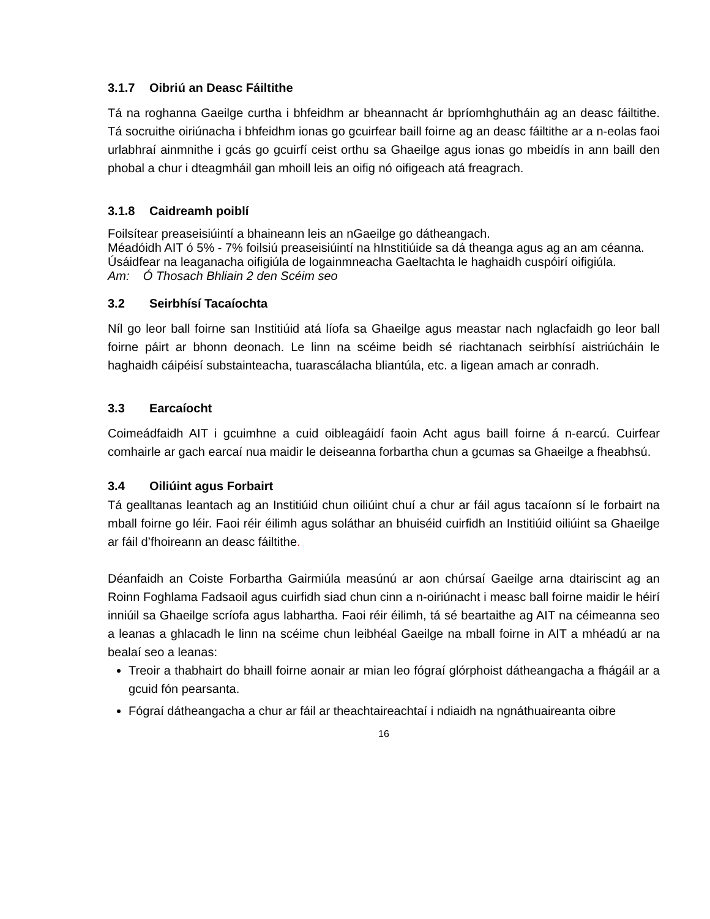3.1.7 Oibriú an Deasc Fáiltithe
Tá na roghanna Gaeilge curtha i bhfeidhm ar bheannacht ár bpríomhghutháin ag an deasc fáiltithe. Tá socruithe oiriúnacha i bhfeidhm ionas go gcuirfear baill foirne ag an deasc fáiltithe ar a n-eolas faoi urlabhraí ainmnithe i gcás go gcuirfí ceist orthu sa Ghaeilge agus ionas go mbeidís in ann baill den phobal a chur i dteagmháil gan mhoill leis an oifig nó oifigeach atá freagrach.
3.1.8 Caidreamh poiblí
Foilsítear preaseisiúintí a bhaineann leis an nGaeilge go dátheangach.
Méadóidh AIT ó 5% - 7% foilsiú preaseisiúintí na hInstitiúide sa dá theanga agus ag an am céanna.
Úsáidfear na leaganacha oifigiúla de logainmneacha Gaeltachta le haghaidh cuspóirí oifigiúla.
Am: Ó Thosach Bhliain 2 den Scéim seo
3.2 Seirbhísí Tacaíochta
Níl go leor ball foirne san Institiúid atá líofa sa Ghaeilge agus meastar nach nglacfaidh go leor ball foirne páirt ar bhonn deonach. Le linn na scéime beidh sé riachtanach seirbhísí aistriúcháin le haghaidh cáipéisí substainteacha, tuarascálacha bliantúla, etc. a ligean amach ar conradh.
3.3 Earcaíocht
Coimeádfaidh AIT i gcuimhne a cuid oibleagáidí faoin Acht agus baill foirne á n-earcú. Cuirfear comhairle ar gach earcaí nua maidir le deiseanna forbartha chun a gcumas sa Ghaeilge a fheabhsú.
3.4 Oiliúint agus Forbairt
Tá gealltanas leantach ag an Institiúid chun oiliúint chuí a chur ar fáil agus tacaíonn sí le forbairt na mball foirne go léir. Faoi réir éilimh agus soláthar an bhuiséid cuirfidh an Institiúid oiliúint sa Ghaeilge ar fáil d’fhoireann an deasc fáiltithe.
Déanfaidh an Coiste Forbartha Gairmiúla measúnú ar aon chúrsaí Gaeilge arna dtairiscint ag an Roinn Foghlama Fadsaoil agus cuirfidh siad chun cinn a n-oiriúnacht i measc ball foirne maidir le héirí inniúil sa Ghaeilge scríofa agus labhartha. Faoi réir éilimh, tá sé beartaithe ag AIT na céimeanna seo a leanas a ghlacadh le linn na scéime chun leibhéal Gaeilge na mball foirne in AIT a mhéadú ar na bealaí seo a leanas:
Treoir a thabhairt do bhaill foirne aonair ar mian leo fógraí glórphoist dátheangacha a fhágáil ar a gcuid fón pearsanta.
Fógraí dátheangacha a chur ar fáil ar theachtaireachtaí i ndiaidh na ngnáthuaireanta oibre
16